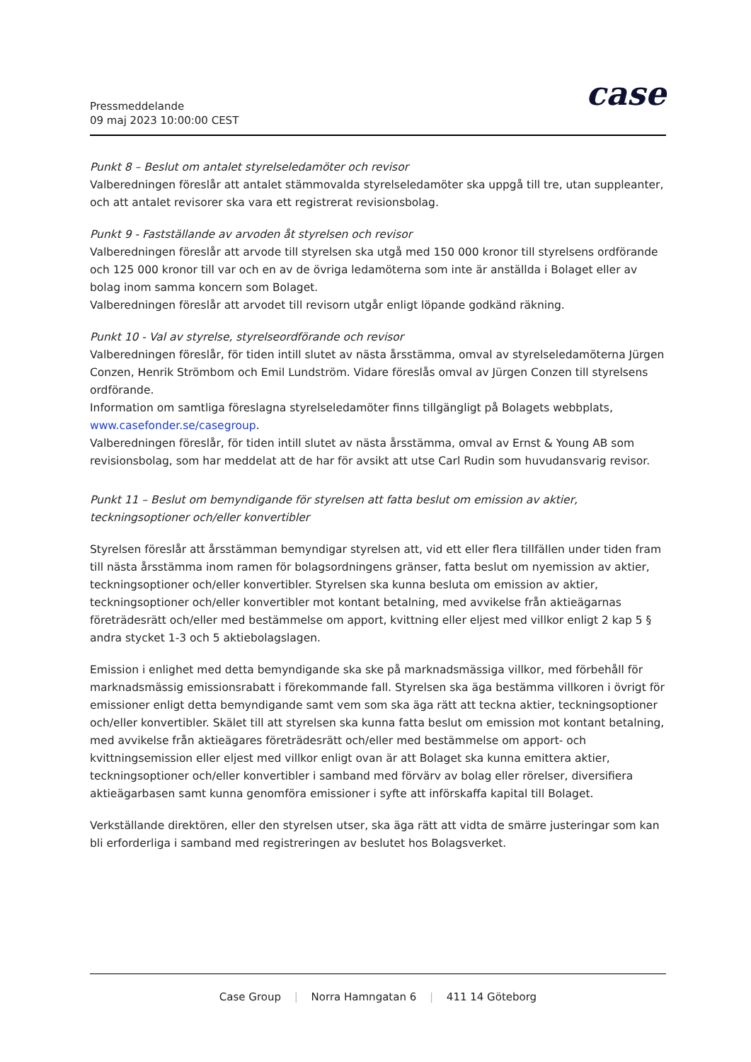Pressmeddelande
09 maj 2023 10:00:00 CEST
case
Punkt 8 – Beslut om antalet styrelseledamöter och revisor
Valberedningen föreslår att antalet stämmovalda styrelseledamöter ska uppgå till tre, utan suppleanter, och att antalet revisorer ska vara ett registrerat revisionsbolag.
Punkt 9 - Fastställande av arvoden åt styrelsen och revisor
Valberedningen föreslår att arvode till styrelsen ska utgå med 150 000 kronor till styrelsens ordförande och 125 000 kronor till var och en av de övriga ledamöterna som inte är anställda i Bolaget eller av bolag inom samma koncern som Bolaget.
Valberedningen föreslår att arvodet till revisorn utgår enligt löpande godkänd räkning.
Punkt 10 - Val av styrelse, styrelseordförande och revisor
Valberedningen föreslår, för tiden intill slutet av nästa årsstämma, omval av styrelseledamöterna Jürgen Conzen, Henrik Strömbom och Emil Lundström. Vidare föreslås omval av Jürgen Conzen till styrelsens ordförande.
Information om samtliga föreslagna styrelseledamöter finns tillgängligt på Bolagets webbplats, www.casefonder.se/casegroup.
Valberedningen föreslår, för tiden intill slutet av nästa årsstämma, omval av Ernst & Young AB som revisionsbolag, som har meddelat att de har för avsikt att utse Carl Rudin som huvudansvarig revisor.
Punkt 11 – Beslut om bemyndigande för styrelsen att fatta beslut om emission av aktier, teckningsoptioner och/eller konvertibler
Styrelsen föreslår att årsstämman bemyndigar styrelsen att, vid ett eller flera tillfällen under tiden fram till nästa årsstämma inom ramen för bolagsordningens gränser, fatta beslut om nyemission av aktier, teckningsoptioner och/eller konvertibler. Styrelsen ska kunna besluta om emission av aktier, teckningsoptioner och/eller konvertibler mot kontant betalning, med avvikelse från aktieägarnas företrädesrätt och/eller med bestämmelse om apport, kvittning eller eljest med villkor enligt 2 kap 5 § andra stycket 1-3 och 5 aktiebolagslagen.
Emission i enlighet med detta bemyndigande ska ske på marknadsmässiga villkor, med förbehåll för marknadsmässig emissionsrabatt i förekommande fall. Styrelsen ska äga bestämma villkoren i övrigt för emissioner enligt detta bemyndigande samt vem som ska äga rätt att teckna aktier, teckningsoptioner och/eller konvertibler. Skälet till att styrelsen ska kunna fatta beslut om emission mot kontant betalning, med avvikelse från aktieägares företrädesrätt och/eller med bestämmelse om apport- och kvittningsemission eller eljest med villkor enligt ovan är att Bolaget ska kunna emittera aktier, teckningsoptioner och/eller konvertibler i samband med förvärv av bolag eller rörelser, diversifiera aktieägarbasen samt kunna genomföra emissioner i syfte att införskaffa kapital till Bolaget.
Verkställande direktören, eller den styrelsen utser, ska äga rätt att vidta de smärre justeringar som kan bli erforderliga i samband med registreringen av beslutet hos Bolagsverket.
Case Group | Norra Hamngatan 6 | 411 14 Göteborg